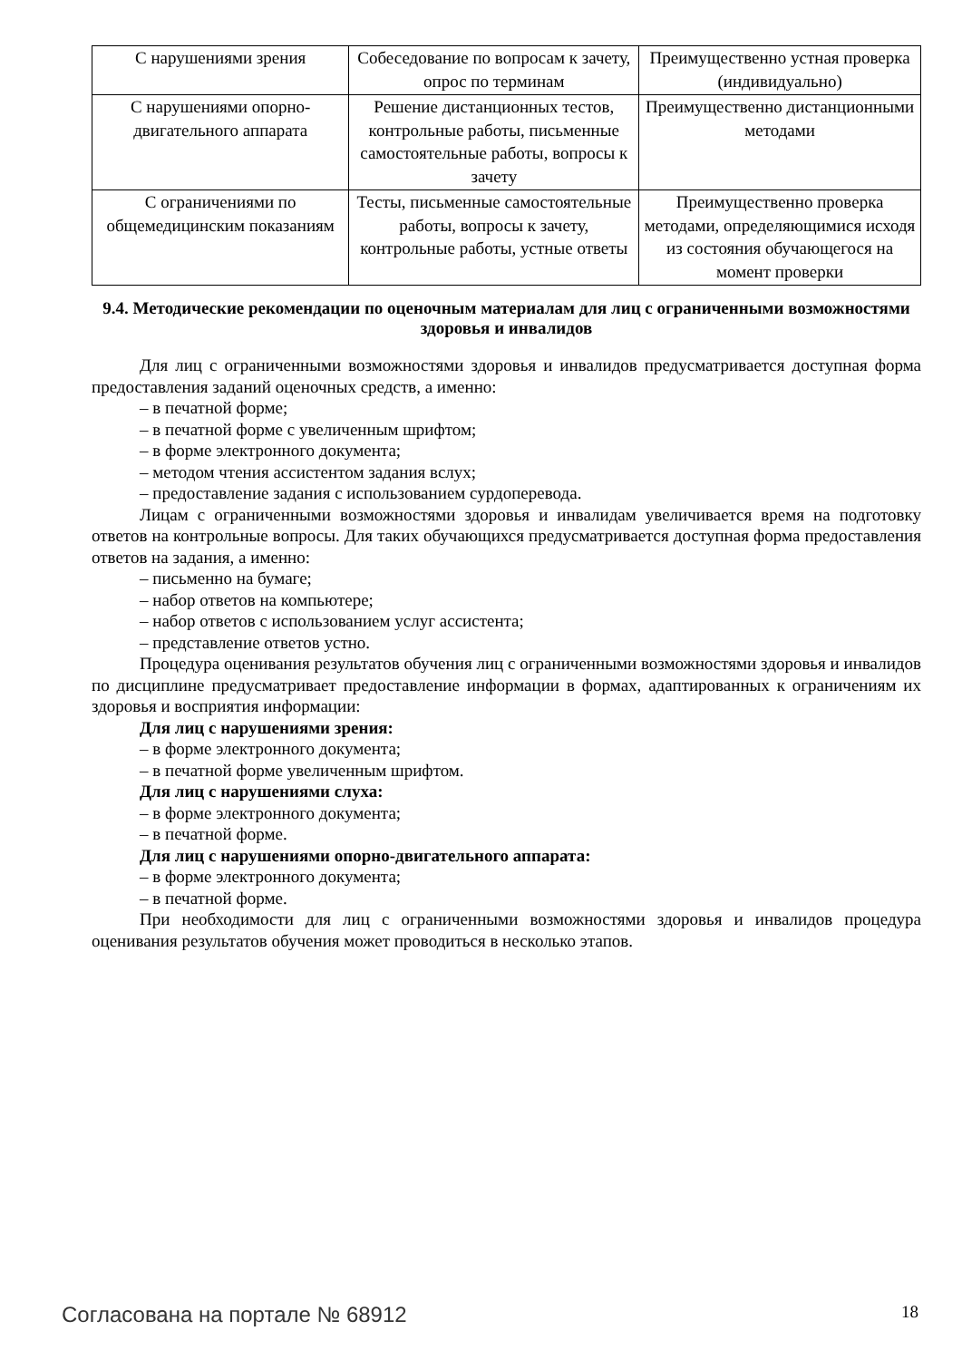| С нарушениями зрения | Собеседование по вопросам к зачету, опрос по терминам | Преимущественно устная проверка (индивидуально) |
| С нарушениями опорно-двигательного аппарата | Решение дистанционных тестов, контрольные работы, письменные самостоятельные работы, вопросы к зачету | Преимущественно дистанционными методами |
| С ограничениями по общемедицинским показаниям | Тесты, письменные самостоятельные работы, вопросы к зачету, контрольные работы, устные ответы | Преимущественно проверка методами, определяющимися исходя из состояния обучающегося на момент проверки |
9.4. Методические рекомендации по оценочным материалам для лиц с ограниченными возможностями здоровья и инвалидов
Для лиц с ограниченными возможностями здоровья и инвалидов предусматривается доступная форма предоставления заданий оценочных средств, а именно:
– в печатной форме;
– в печатной форме с увеличенным шрифтом;
– в форме электронного документа;
– методом чтения ассистентом задания вслух;
– предоставление задания с использованием сурдоперевода.
Лицам с ограниченными возможностями здоровья и инвалидам увеличивается время на подготовку ответов на контрольные вопросы. Для таких обучающихся предусматривается доступная форма предоставления ответов на задания, а именно:
– письменно на бумаге;
– набор ответов на компьютере;
– набор ответов с использованием услуг ассистента;
– представление ответов устно.
Процедура оценивания результатов обучения лиц с ограниченными возможностями здоровья и инвалидов по дисциплине предусматривает предоставление информации в формах, адаптированных к ограничениям их здоровья и восприятия информации:
Для лиц с нарушениями зрения:
– в форме электронного документа;
– в печатной форме увеличенным шрифтом.
Для лиц с нарушениями слуха:
– в форме электронного документа;
– в печатной форме.
Для лиц с нарушениями опорно-двигательного аппарата:
– в форме электронного документа;
– в печатной форме.
При необходимости для лиц с ограниченными возможностями здоровья и инвалидов процедура оценивания результатов обучения может проводиться в несколько этапов.
Согласована на портале № 68912 18